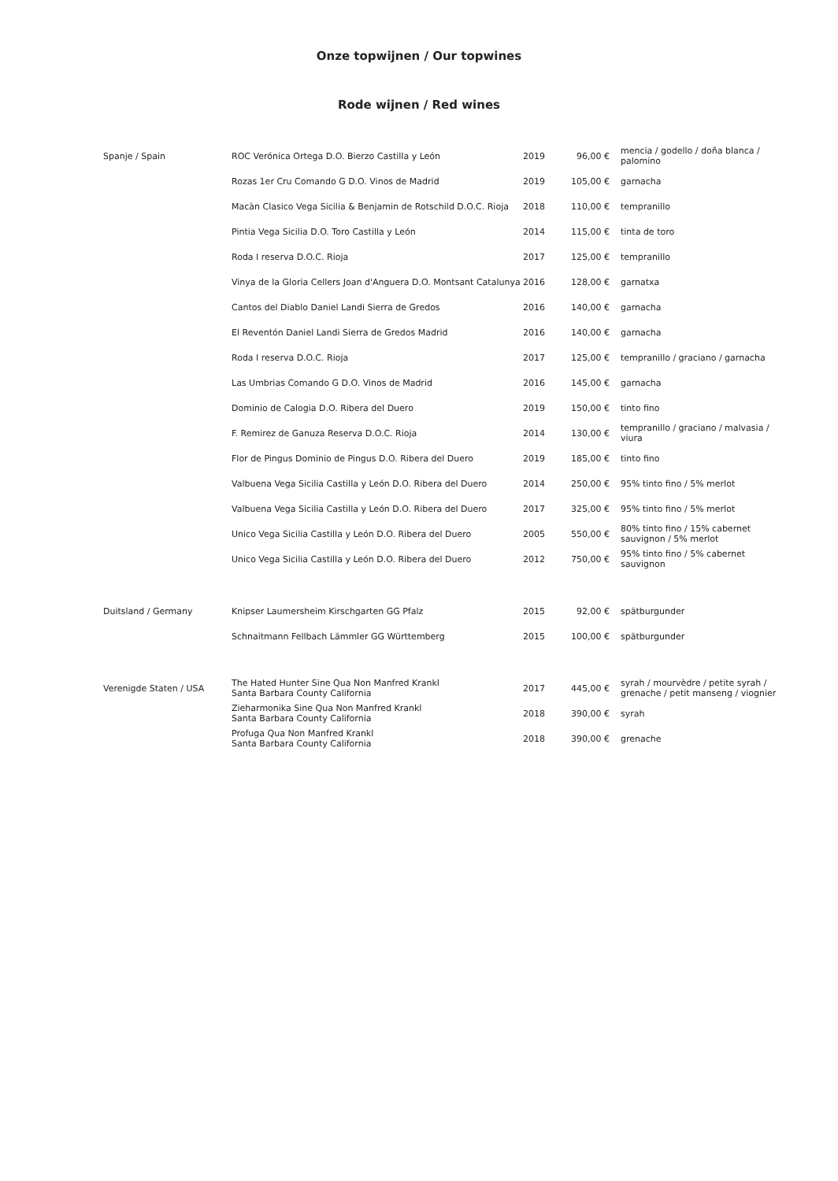Onze topwijnen / Our topwines
Rode wijnen / Red wines
| Spanje / Spain | ROC Verónica Ortega D.O. Bierzo Castilla y León | 2019 | 96,00 € | mencia / godello / doña blanca / palomino |
| | Rozas 1er Cru Comando G D.O. Vinos de Madrid | 2019 | 105,00 € | garnacha |
| | Macàn Clasico Vega Sicilia & Benjamin de Rotschild D.O.C. Rioja | 2018 | 110,00 € | tempranillo |
| | Pintia Vega Sicilia D.O. Toro Castilla y León | 2014 | 115,00 € | tinta de toro |
| | Roda I reserva D.O.C. Rioja | 2017 | 125,00 € | tempranillo |
| | Vinya de la Gloria Cellers Joan d'Anguera D.O. Montsant Catalunya | 2016 | 128,00 € | garnatxa |
| | Cantos del Diablo Daniel Landi Sierra de Gredos | 2016 | 140,00 € | garnacha |
| | El Reventón Daniel Landi Sierra de Gredos Madrid | 2016 | 140,00 € | garnacha |
| | Roda I reserva D.O.C. Rioja | 2017 | 125,00 € | tempranillo / graciano / garnacha |
| | Las Umbrias Comando G D.O. Vinos de Madrid | 2016 | 145,00 € | garnacha |
| | Dominio de Calogia D.O. Ribera del Duero | 2019 | 150,00 € | tinto fino |
| | F. Remirez de Ganuza Reserva D.O.C. Rioja | 2014 | 130,00 € | tempranillo / graciano / malvasia / viura |
| | Flor de Pingus Dominio de Pingus D.O. Ribera del Duero | 2019 | 185,00 € | tinto fino |
| | Valbuena Vega Sicilia Castilla y León D.O. Ribera del Duero | 2014 | 250,00 € | 95% tinto fino / 5% merlot |
| | Valbuena Vega Sicilia Castilla y León D.O. Ribera del Duero | 2017 | 325,00 € | 95% tinto fino / 5% merlot |
| | Unico Vega Sicilia Castilla y León D.O. Ribera del Duero | 2005 | 550,00 € | 80% tinto fino / 15% cabernet sauvignon / 5% merlot |
| | Unico Vega Sicilia Castilla y León D.O. Ribera del Duero | 2012 | 750,00 € | 95% tinto fino / 5% cabernet sauvignon |
| Duitsland / Germany | Knipser Laumersheim Kirschgarten GG Pfalz | 2015 | 92,00 € | spätburgunder |
| | Schnaitmann Fellbach Lämmler GG Württemberg | 2015 | 100,00 € | spätburgunder |
| Verenigde Staten / USA | The Hated Hunter Sine Qua Non Manfred Krankl Santa Barbara County California | 2017 | 445,00 € | syrah / mourvèdre / petite syrah / grenache / petit manseng / viognier |
| | Zieharmonika Sine Qua Non Manfred Krankl Santa Barbara County California | 2018 | 390,00 € | syrah |
| | Profuga Qua Non Manfred Krankl Santa Barbara County California | 2018 | 390,00 € | grenache |